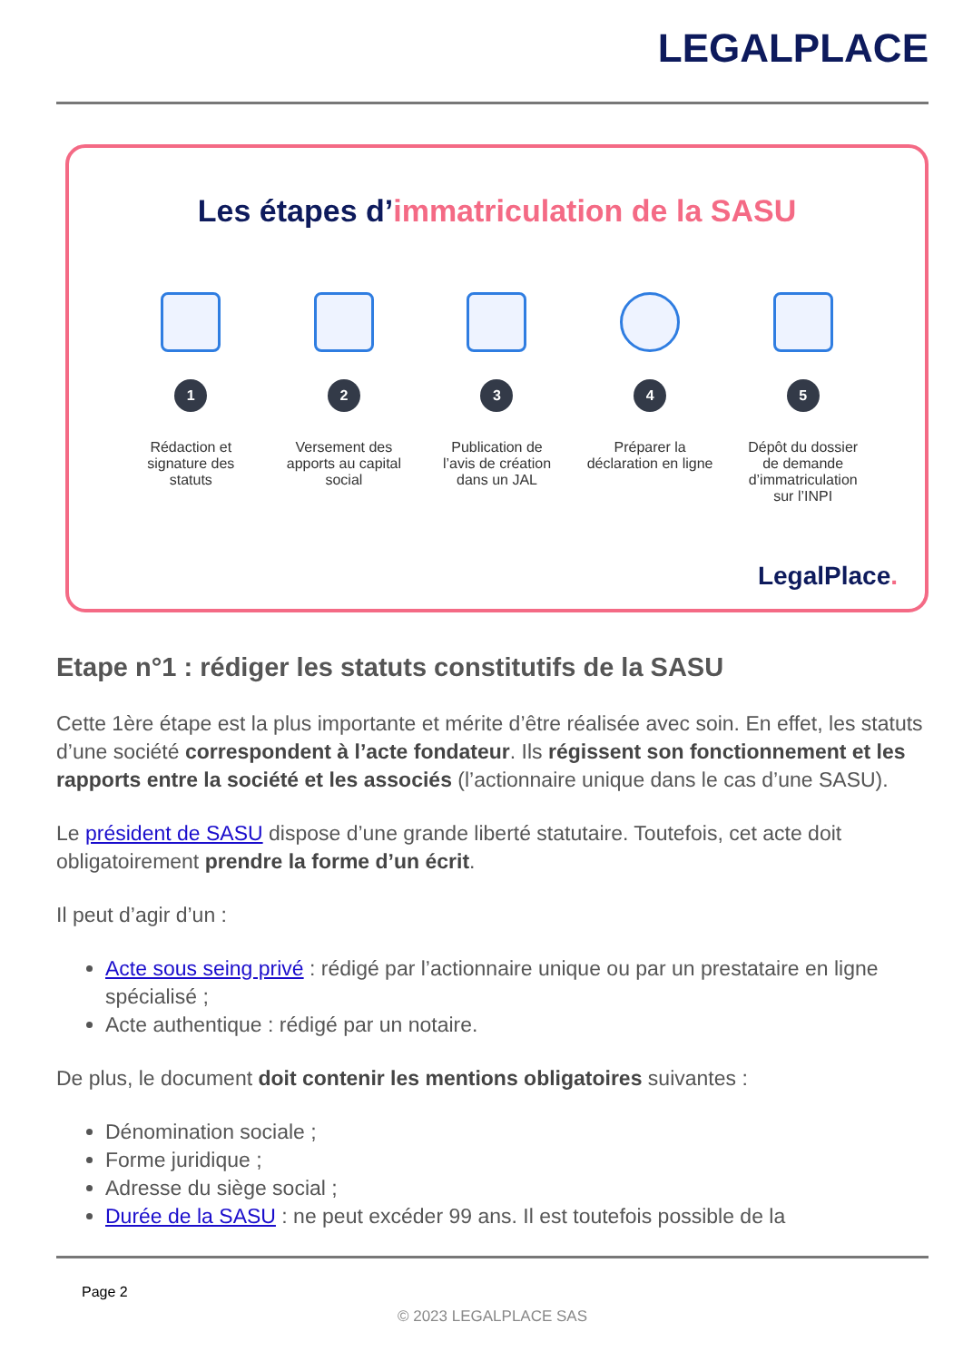LEGALPLACE
Les étapes d’immatriculation de la SASU
1
Rédaction et signature des statuts
2
Versement des apports au capital social
3
Publication de l’avis de création dans un JAL
4
Préparer la déclaration en ligne
5
Dépôt du dossier de demande d’immatriculation sur l’INPI
LegalPlace.
Etape n°1 : rédiger les statuts constitutifs de la SASU
Cette 1ère étape est la plus importante et mérite d’être réalisée avec soin. En effet, les statuts d’une société correspondent à l’acte fondateur. Ils régissent son fonctionnement et les rapports entre la société et les associés (l’actionnaire unique dans le cas d’une SASU).
Le président de SASU dispose d’une grande liberté statutaire. Toutefois, cet acte doit obligatoirement prendre la forme d’un écrit.
Il peut d’agir d’un :
Acte sous seing privé : rédigé par l’actionnaire unique ou par un prestataire en ligne spécialisé ;
Acte authentique : rédigé par un notaire.
De plus, le document doit contenir les mentions obligatoires suivantes :
Dénomination sociale ;
Forme juridique ;
Adresse du siège social ;
Durée de la SASU : ne peut excéder 99 ans. Il est toutefois possible de la
Page 2
© 2023 LEGALPLACE SAS